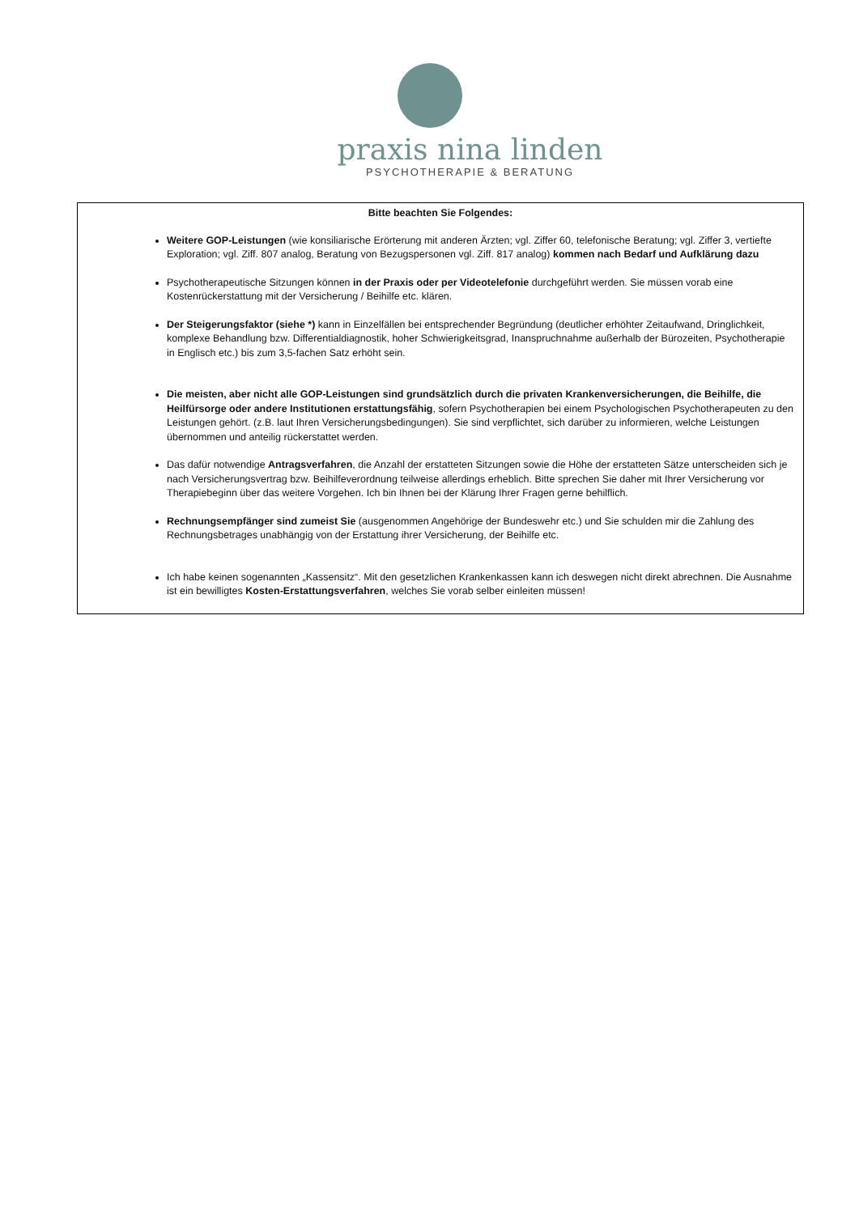praxis nina linden
PSYCHOTHERAPIE & BERATUNG
Bitte beachten Sie Folgendes:
Weitere GOP-Leistungen (wie konsiliarische Erörterung mit anderen Ärzten; vgl. Ziffer 60, telefonische Beratung; vgl. Ziffer 3, vertiefte Exploration; vgl. Ziff. 807 analog, Beratung von Bezugspersonen vgl. Ziff. 817 analog) kommen nach Bedarf und Aufklärung dazu
Psychotherapeutische Sitzungen können in der Praxis oder per Videotelefonie durchgeführt werden. Sie müssen vorab eine Kostenrückerstattung mit der Versicherung / Beihilfe etc. klären.
Der Steigerungsfaktor (siehe *) kann in Einzelfällen bei entsprechender Begründung (deutlicher erhöhter Zeitaufwand, Dringlichkeit, komplexe Behandlung bzw. Differentialdiagnostik, hoher Schwierigkeitsgrad, Inanspruchnahme außerhalb der Bürozeiten, Psychotherapie in Englisch etc.) bis zum 3,5-fachen Satz erhöht sein.
Die meisten, aber nicht alle GOP-Leistungen sind grundsätzlich durch die privaten Krankenversicherungen, die Beihilfe, die Heilfürsorge oder andere Institutionen erstattungsfähig, sofern Psychotherapien bei einem Psychologischen Psychotherapeuten zu den Leistungen gehört. (z.B. laut Ihren Versicherungsbedingungen). Sie sind verpflichtet, sich darüber zu informieren, welche Leistungen übernommen und anteilig rückerstattet werden.
Das dafür notwendige Antragsverfahren, die Anzahl der erstatteten Sitzungen sowie die Höhe der erstatteten Sätze unterscheiden sich je nach Versicherungsvertrag bzw. Beihilfeverordnung teilweise allerdings erheblich. Bitte sprechen Sie daher mit Ihrer Versicherung vor Therapiebeginn über das weitere Vorgehen. Ich bin Ihnen bei der Klärung Ihrer Fragen gerne behilflich.
Rechnungsempfänger sind zumeist Sie (ausgenommen Angehörige der Bundeswehr etc.) und Sie schulden mir die Zahlung des Rechnungsbetrages unabhängig von der Erstattung ihrer Versicherung, der Beihilfe etc.
Ich habe keinen sogenannten „Kassensitz“. Mit den gesetzlichen Krankenkassen kann ich deswegen nicht direkt abrechnen. Die Ausnahme ist ein bewilligtes Kosten-Erstattungsverfahren, welches Sie vorab selber einleiten müssen!